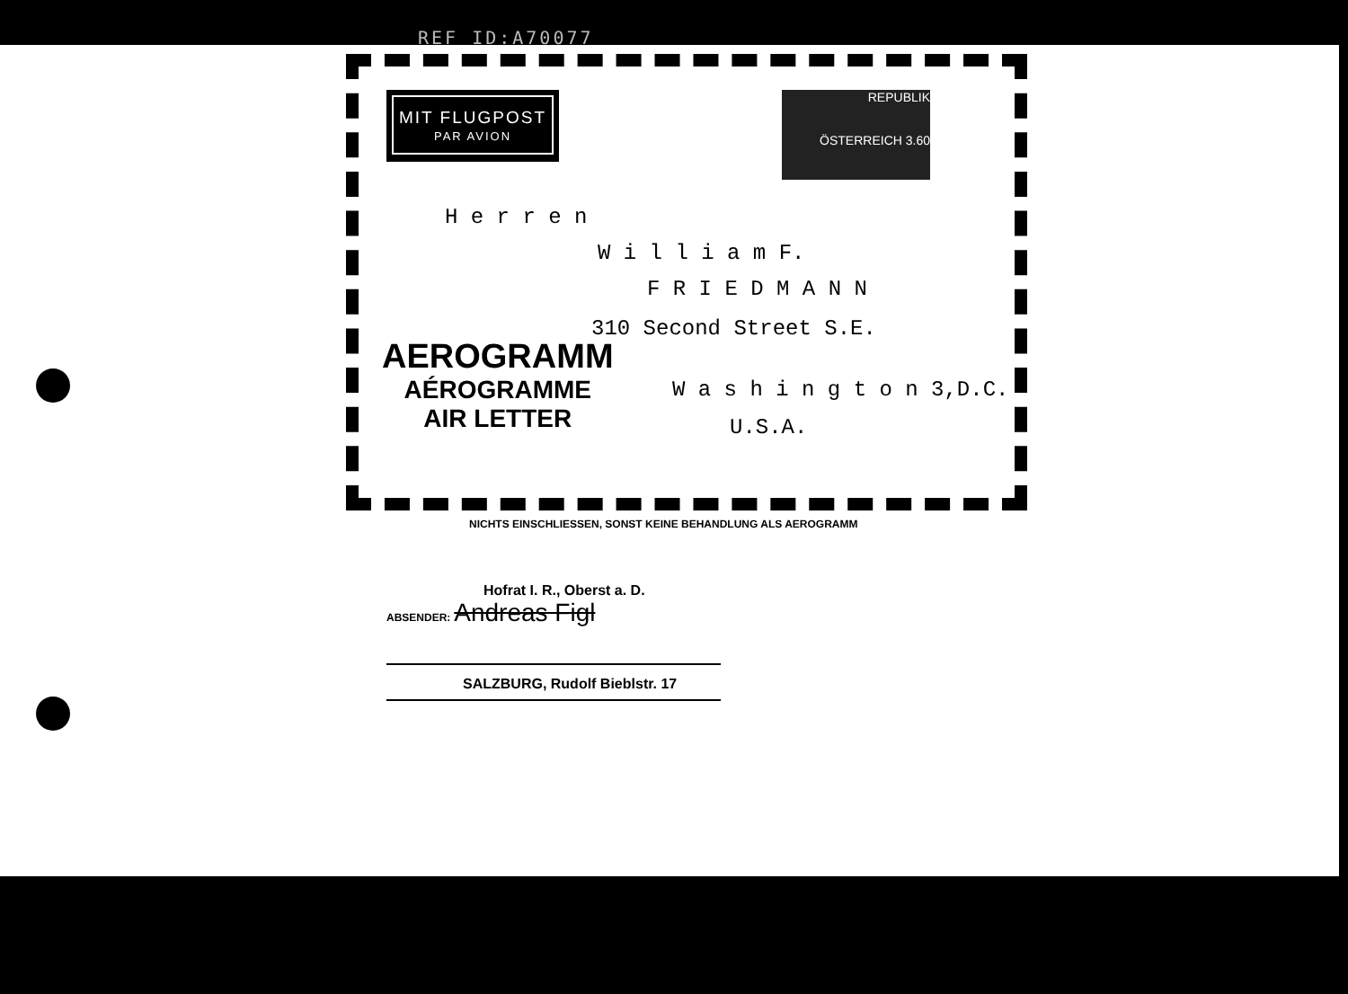REF ID:A70077
MIT FLUGPOST
PAR AVION
REPUBLIK
ÖSTERREICH 3.60
H e r r e n
W i l l i a m F.
F R I E D M A N N
310 Second Street S.E.
W a s h i n g t o n 3,D.C.
U.S.A.
AEROGRAMM
AÉROGRAMME
AIR LETTER
NICHTS EINSCHLIESSEN, SONST KEINE BEHANDLUNG ALS AEROGRAMM
Hofrat I. R., Oberst a. D.
ABSENDER: Andreas Figl
SALZBURG, Rudolf Bieblstr. 17